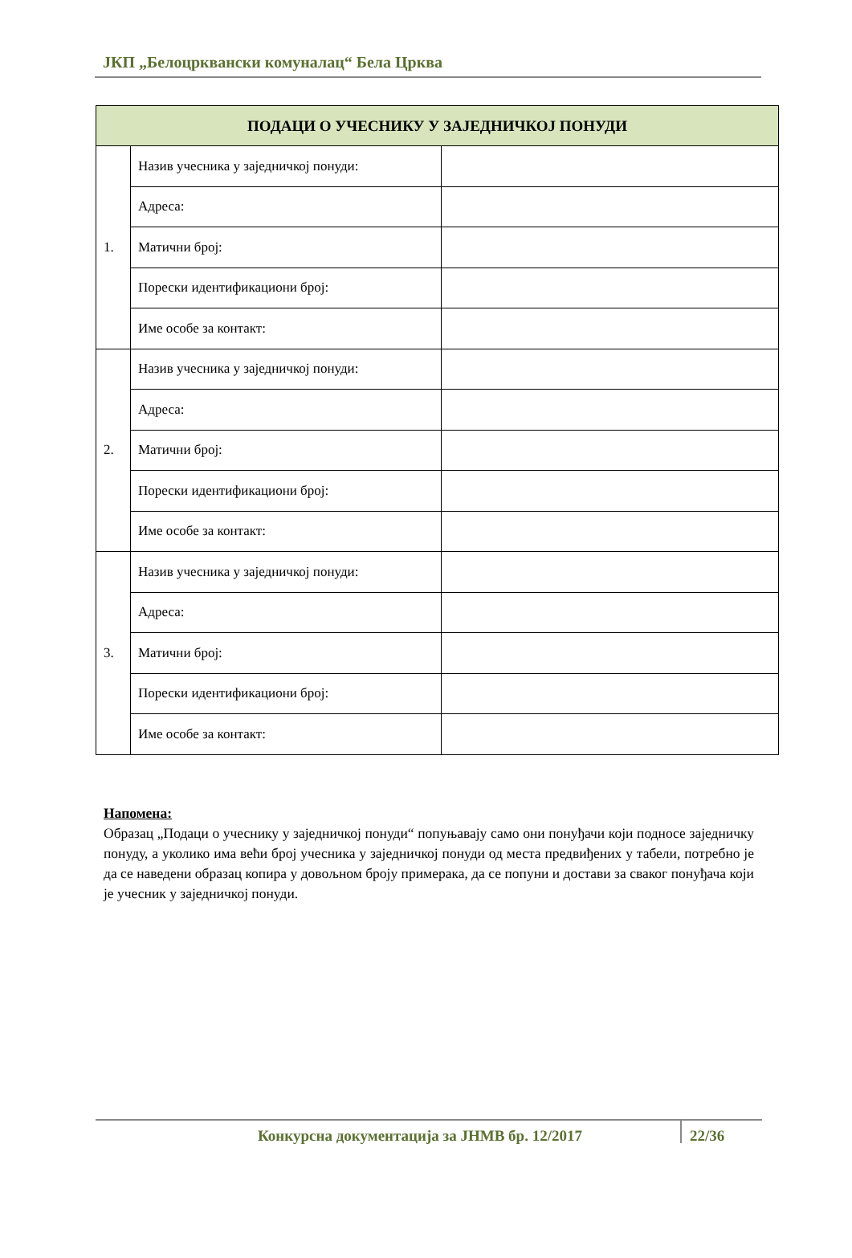ЈКП „Белоцрквански комуналац“ Бела Црква
| ПОДАЦИ О УЧЕСНИКУ У ЗАЈЕДНИЧКОЈ ПОНУДИ | | |
| --- | --- | --- |
| 1. | Назив учесника у заједничкој понуди: | |
| | Адреса: | |
| | Матични број: | |
| | Порески идентификациони број: | |
| | Име особе за контакт: | |
| 2. | Назив учесника у заједничкој понуди: | |
| | Адреса: | |
| | Матични број: | |
| | Порески идентификациони број: | |
| | Име особе за контакт: | |
| 3. | Назив учесника у заједничкој понуди: | |
| | Адреса: | |
| | Матични број: | |
| | Порески идентификациони број: | |
| | Име особе за контакт: | |
Напомена:
Образац „Подаци о учеснику у заједничкој понуди“ попуњавају само они понуђачи који подносе заједничку понуду, а уколико има већи број учесника у заједничкој понуди од места предвиђених у табели, потребно је да се наведени образац копира у довољном броју примерака, да се попуни и достави за сваког понуђача који је учесник у заједничкој понуди.
Конкурсна документација за ЈНМВ бр. 12/2017
22/36